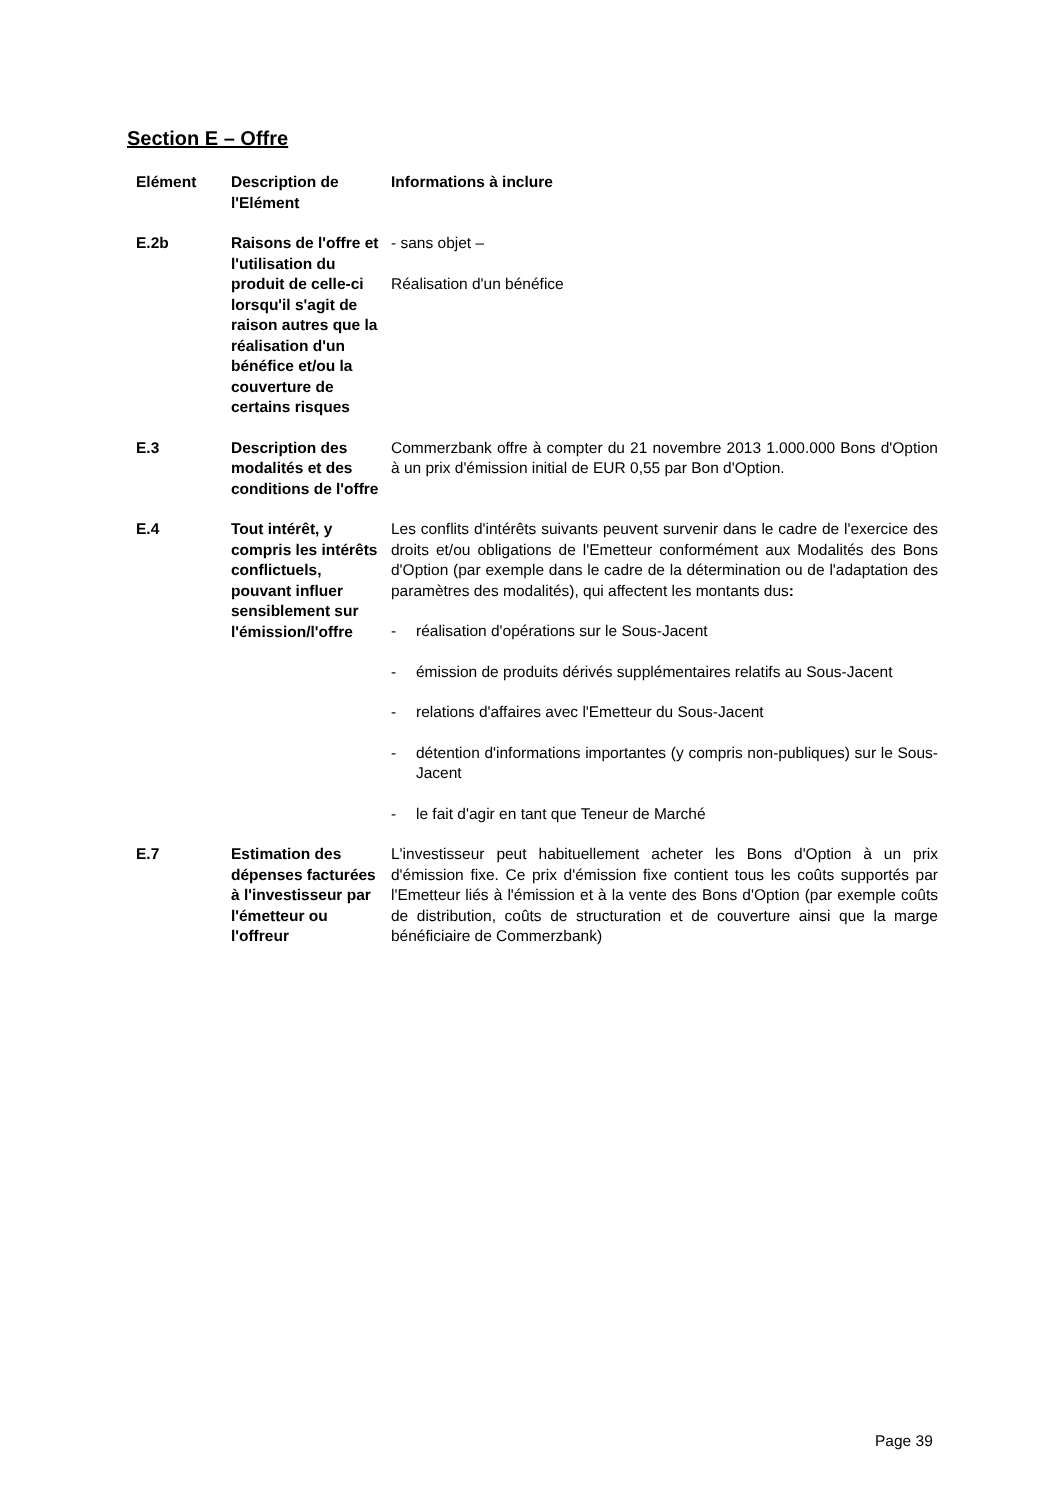Section E – Offre
| Elément | Description de l'Elément | Informations à inclure |
| --- | --- | --- |
| E.2b | Raisons de l'offre et l'utilisation du produit de celle-ci lorsqu'il s'agit de raison autres que la réalisation d'un bénéfice et/ou la couverture de certains risques | - sans objet – Réalisation d'un bénéfice |
| E.3 | Description des modalités et des conditions de l'offre | Commerzbank offre à compter du 21 novembre 2013 1.000.000 Bons d'Option à un prix d'émission initial de EUR 0,55 par Bon d'Option. |
| E.4 | Tout intérêt, y compris les intérêts conflictuels, pouvant influer sensiblement sur l'émission/l'offre | Les conflits d'intérêts suivants peuvent survenir dans le cadre de l'exercice des droits et/ou obligations de l'Emetteur conformément aux Modalités des Bons d'Option (par exemple dans le cadre de la détermination ou de l'adaptation des paramètres des modalités), qui affectent les montants dus : - réalisation d'opérations sur le Sous-Jacent - émission de produits dérivés supplémentaires relatifs au Sous-Jacent - relations d'affaires avec l'Emetteur du Sous-Jacent - détention d'informations importantes (y compris non-publiques) sur le Sous-Jacent - le fait d'agir en tant que Teneur de Marché |
| E.7 | Estimation des dépenses facturées à l'investisseur par l'émetteur ou l'offreur | L'investisseur peut habituellement acheter les Bons d'Option à un prix d'émission fixe. Ce prix d'émission fixe contient tous les coûts supportés par l'Emetteur liés à l'émission et à la vente des Bons d'Option (par exemple coûts de distribution, coûts de structuration et de couverture ainsi que la marge bénéficiaire de Commerzbank) |
Page 39